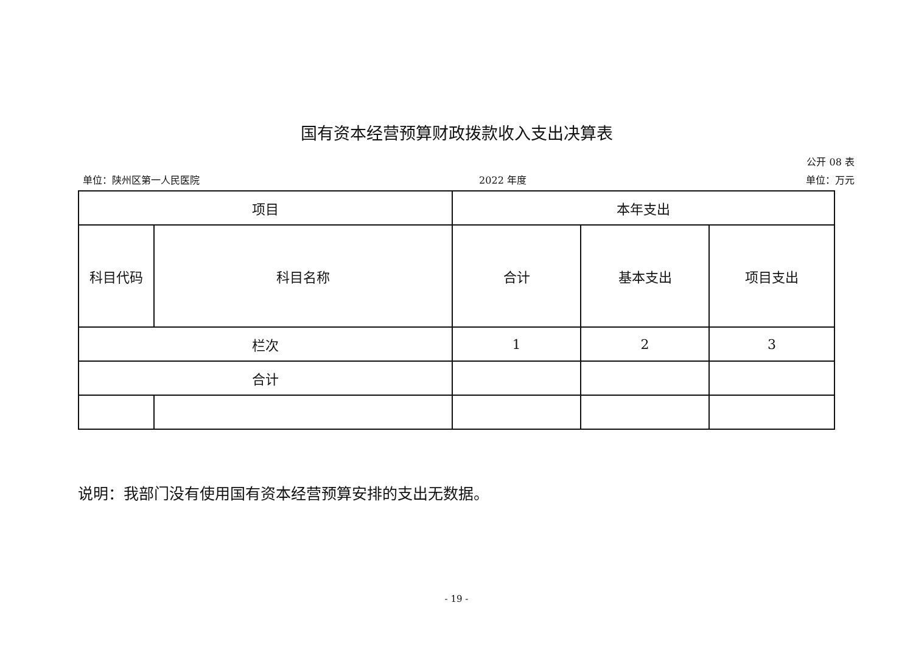国有资本经营预算财政拨款收入支出决算表
公开 08 表
单位：陕州区第一人民医院 2022 年度 单位：万元
| 项目 | | 本年支出 | | |
| --- | --- | --- | --- | --- |
| 科目代码 | 科目名称 | 合计 | 基本支出 | 项目支出 |
| 栏次 | | 1 | 2 | 3 |
| 合计 | | | | |
说明：我部门没有使用国有资本经营预算安排的支出无数据。
- 19 -